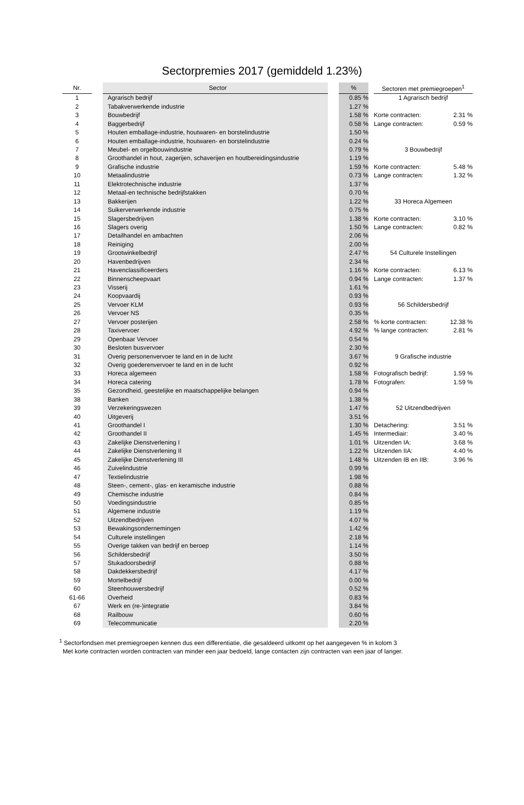Sectorpremies 2017 (gemiddeld 1.23%)
| Nr. | | Sector | | % | | Sectoren met premiegroepen<sup>1</sup> | |
| --- | --- | --- | --- | --- | --- | --- | --- |
| 1 | | Agrarisch bedrijf | | 0.85 % | | 1 Agrarisch bedrijf | |
| 2 | | Tabakverwerkende industrie | | 1.27 % | | | |
| 3 | | Bouwbedrijf | | 1.58 % | | Korte contracten: | 2.31 % |
| 4 | | Baggerbedrijf | | 0.58 % | | Lange contracten: | 0.59 % |
| 5 | | Houten emballage-industrie, houtwaren- en borstelindustrie | | 1.50 % | | | |
| 6 | | Houten emballage-industrie, houtwaren- en borstelindustrie | | 0.24 % | | | |
| 7 | | Meubel- en orgelbouwindustrie | | 0.79 % | | 3 Bouwbedrijf | |
| 8 | | Groothandel in hout, zagerijen, schaverijen en houtbereidingsindustrie | | 1.19 % | | | |
| 9 | | Grafische industrie | | 1.59 % | | Korte contracten: | 5.48 % |
| 10 | | Metaalindustrie | | 0.73 % | | Lange contracten: | 1.32 % |
| 11 | | Elektrotechnische industrie | | 1.37 % | | | |
| 12 | | Metaal-en technische bedrijfstakken | | 0.70 % | | | |
| 13 | | Bakkerijen | | 1.22 % | | 33 Horeca Algemeen | |
| 14 | | Suikerverwerkende industrie | | 0.75 % | | | |
| 15 | | Slagersbedrijven | | 1.38 % | | Korte contracten: | 3.10 % |
| 16 | | Slagers overig | | 1.50 % | | Lange contracten: | 0.82 % |
| 17 | | Detailhandel en ambachten | | 2.06 % | | | |
| 18 | | Reiniging | | 2.00 % | | | |
| 19 | | Grootwinkelbedrijf | | 2.47 % | | 54 Culturele Instellingen | |
| 20 | | Havenbedrijven | | 2.34 % | | | |
| 21 | | Havenclassificeerders | | 1.16 % | | Korte contracten: | 6.13 % |
| 22 | | Binnenscheepvaart | | 0.94 % | | Lange contracten: | 1.37 % |
| 23 | | Visserij | | 1.61 % | | | |
| 24 | | Koopvaardij | | 0.93 % | | | |
| 25 | | Vervoer KLM | | 0.93 % | | 56 Schildersbedrijf | |
| 26 | | Vervoer NS | | 0.35 % | | | |
| 27 | | Vervoer posterijen | | 2.58 % | | % korte contracten: | 12.38 % |
| 28 | | Taxivervoer | | 4.92 % | | % lange contracten: | 2.81 % |
| 29 | | Openbaar Vervoer | | 0.54 % | | | |
| 30 | | Besloten busvervoer | | 2.30 % | | | |
| 31 | | Overig personenvervoer te land en in de lucht | | 3.67 % | | 9 Grafische industrie | |
| 32 | | Overig goederenvervoer te land en in de lucht | | 0.92 % | | | |
| 33 | | Horeca algemeen | | 1.58 % | | Fotografisch bedrijf: | 1.59 % |
| 34 | | Horeca catering | | 1.78 % | | Fotografen: | 1.59 % |
| 35 | | Gezondheid, geestelijke en maatschappelijke belangen | | 0.94 % | | | |
| 38 | | Banken | | 1.38 % | | | |
| 39 | | Verzekeringswezen | | 1.47 % | | 52 Uitzendbedrijven | |
| 40 | | Uitgeverij | | 3.51 % | | | |
| 41 | | Groothandel I | | 1.30 % | | Detachering: | 3.51 % |
| 42 | | Groothandel II | | 1.45 % | | Intermediair: | 3.40 % |
| 43 | | Zakelijke Dienstverlening I | | 1.01 % | | Uitzenden IA: | 3.68 % |
| 44 | | Zakelijke Dienstverlening II | | 1.22 % | | Uitzenden IIA: | 4.40 % |
| 45 | | Zakelijke Dienstverlening III | | 1.48 % | | Uitzenden IB en IIB: | 3.96 % |
| 46 | | Zuivelindustrie | | 0.99 % | | | |
| 47 | | Textielindustrie | | 1.98 % | | | |
| 48 | | Steen-, cement-, glas- en keramische industrie | | 0.88 % | | | |
| 49 | | Chemische industrie | | 0.84 % | | | |
| 50 | | Voedingsindustrie | | 0.85 % | | | |
| 51 | | Algemene industrie | | 1.19 % | | | |
| 52 | | Uitzendbedrijven | | 4.07 % | | | |
| 53 | | Bewakingsondernemingen | | 1.42 % | | | |
| 54 | | Culturele instellingen | | 2.18 % | | | |
| 55 | | Overige takken van bedrijf en beroep | | 1.14 % | | | |
| 56 | | Schildersbedrijf | | 3.50 % | | | |
| 57 | | Stukadoorsbedrijf | | 0.88 % | | | |
| 58 | | Dakdekkersbedrijf | | 4.17 % | | | |
| 59 | | Mortelbedrijf | | 0.00 % | | | |
| 60 | | Steenhouwersbedrijf | | 0.52 % | | | |
| 61-66 | | Overheid | | 0.83 % | | | |
| 67 | | Werk en (re-)integratie | | 3.84 % | | | |
| 68 | | Railbouw | | 0.60 % | | | |
| 69 | | Telecommunicatie | | 2.20 % | | | |
<sup>1</sup> Sectorfondsen met premiegroepen kennen dus een differentiatie, die gesaldeerd uitkomt op het aangegeven % in kolom 3
Met korte contracten worden contracten van minder een jaar bedoeld, lange contacten zijn contracten van een jaar of langer.